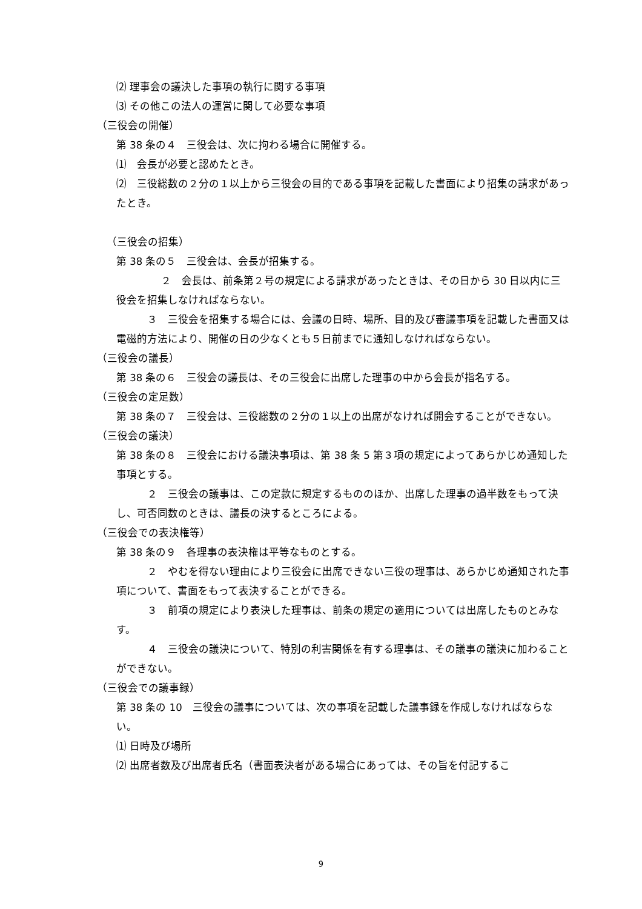⑵ 理事会の議決した事項の執行に関する事項
⑶ その他この法人の運営に関して必要な事項
（三役会の開催）
第 38 条の４　三役会は、次に拘わる場合に開催する。
⑴　会長が必要と認めたとき。
⑵　三役総数の２分の１以上から三役会の目的である事項を記載した書面により招集の請求があったとき。
（三役会の招集）
第 38 条の５　三役会は、会長が招集する。
　　２　会長は、前条第２号の規定による請求があったときは、その日から 30 日以内に三役会を招集しなければならない。
　　　３　三役会を招集する場合には、会議の日時、場所、目的及び審議事項を記載した書面又は電磁的方法により、開催の日の少なくとも５日前までに通知しなければならない。
（三役会の議長）
第 38 条の６　三役会の議長は、その三役会に出席した理事の中から会長が指名する。
（三役会の定足数）
第 38 条の７　三役会は、三役総数の２分の１以上の出席がなければ開会することができない。
（三役会の議決）
第 38 条の８　三役会における議決事項は、第 38 条 5 第３項の規定によってあらかじめ通知した事項とする。
　　　２　三役会の議事は、この定款に規定するもののほか、出席した理事の過半数をもって決し、可否同数のときは、議長の決するところによる。
（三役会での表決権等）
第 38 条の９　各理事の表決権は平等なものとする。
　　　２　やむを得ない理由により三役会に出席できない三役の理事は、あらかじめ通知された事項について、書面をもって表決することができる。
　　　３　前項の規定により表決した理事は、前条の規定の適用については出席したものとみなす。
　　　４　三役会の議決について、特別の利害関係を有する理事は、その議事の議決に加わることができない。
（三役会での議事録）
第 38 条の 10　三役会の議事については、次の事項を記載した議事録を作成しなければならない。
⑴ 日時及び場所
⑵ 出席者数及び出席者氏名（書面表決者がある場合にあっては、その旨を付記するこ
9